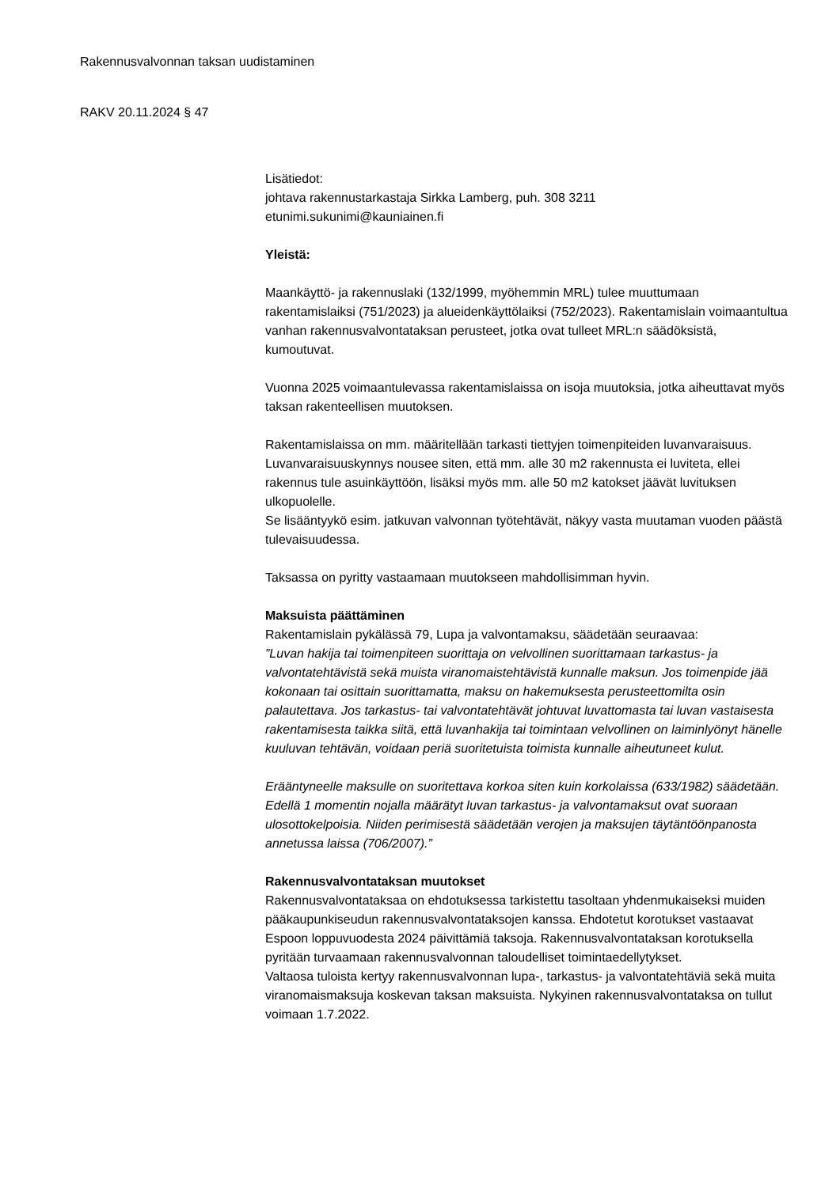Rakennusvalvonnan taksan uudistaminen
RAKV 20.11.2024 § 47
Lisätiedot:
johtava rakennustarkastaja Sirkka Lamberg, puh. 308 3211
etunimi.sukunimi@kauniainen.fi
Yleistä:
Maankäyttö- ja rakennuslaki (132/1999, myöhemmin MRL) tulee muuttumaan rakentamislaiksi (751/2023) ja alueidenkäyttölaiksi (752/2023). Rakentamislain voimaantultua vanhan rakennusvalvontataksan perusteet, jotka ovat tulleet MRL:n säädöksistä, kumoutuvat.
Vuonna 2025 voimaantulevassa rakentamislaissa on isoja muutoksia, jotka aiheuttavat myös taksan rakenteellisen muutoksen.
Rakentamislaissa on mm. määritellään tarkasti tiettyjen toimenpiteiden luvanvaraisuus. Luvanvaraisuuskynnys nousee siten, että mm. alle 30 m2 rakennusta ei luviteta, ellei rakennus tule asuinkäyttöön, lisäksi myös mm. alle 50 m2 katokset jäävät luvituksen ulkopuolelle.
Se lisääntyykö esim. jatkuvan valvonnan työtehtävät, näkyy vasta muutaman vuoden päästä tulevaisuudessa.
Taksassa on pyritty vastaamaan muutokseen mahdollisimman hyvin.
Maksuista päättäminen
Rakentamislain pykälässä 79, Lupa ja valvontamaksu, säädetään seuraavaa:
”Luvan hakija tai toimenpiteen suorittaja on velvollinen suorittamaan tarkastus- ja valvontatehtävistä sekä muista viranomaistehtävistä kunnalle maksun. Jos toimenpide jää kokonaan tai osittain suorittamatta, maksu on hakemuksesta perusteettomilta osin palautettava. Jos tarkastus- tai valvontatehtävät johtuvat luvattomasta tai luvan vastaisesta rakentamisesta taikka siitä, että luvanhakija tai toimintaan velvollinen on laiminlyönyt hänelle kuuluvan tehtävän, voidaan periä suoritetuista toimista kunnalle aiheutuneet kulut.
Erääntyneelle maksulle on suoritettava korkoa siten kuin korkolaissa (633/1982) säädetään. Edellä 1 momentin nojalla määrätyt luvan tarkastus- ja valvontamaksut ovat suoraan ulosottokelpoisia. Niiden perimisestä säädetään verojen ja maksujen täytäntöönpanosta annetussa laissa (706/2007).”
Rakennusvalvontataksan muutokset
Rakennusvalvontataksaa on ehdotuksessa tarkistettu tasoltaan yhdenmukaiseksi muiden pääkaupunkiseudun rakennusvalvontataksojen kanssa. Ehdotetut korotukset vastaavat Espoon loppuvuodesta 2024 päivittämiä taksoja. Rakennusvalvontataksan korotuksella pyritään turvaamaan rakennusvalvonnan taloudelliset toimintaedellytykset.
Valtaosa tuloista kertyy rakennusvalvonnan lupa-, tarkastus- ja valvontatehtäviä sekä muita viranomaismaksuja koskevan taksan maksuista. Nykyinen rakennusvalvontataksa on tullut voimaan 1.7.2022.